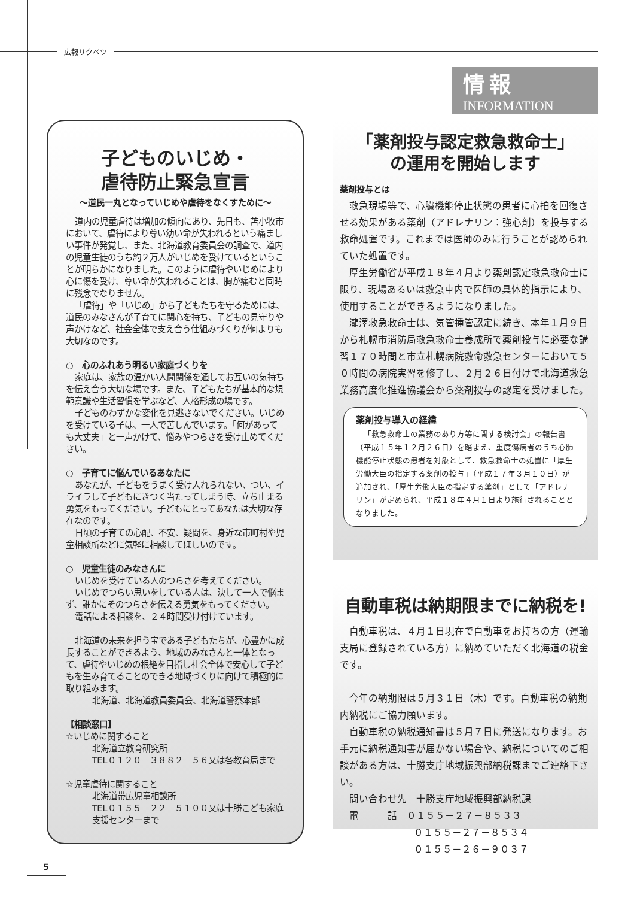広報リクベツ
情報
INFORMATION
子どものいじめ・
虐待防止緊急宣言
～道民一丸となっていじめや虐待をなくすために～
道内の児童虐待は増加の傾向にあり、先日も、苫小牧市において、虐待により尊い幼い命が失われるという痛ましい事件が発覚し、また、北海道教育委員会の調査で、道内の児童生徒のうち約２万人がいじめを受けているということが明らかになりました。このように虐待やいじめにより心に傷を受け、尊い命が失われることは、胸が痛むと同時に残念でなりません。
「虐待」や「いじめ」から子どもたちを守るためには、道民のみなさんが子育てに関心を持ち、子どもの見守りや声かけなど、社会全体で支え合う仕組みづくりが何よりも大切なのです。
○　心のふれあう明るい家庭づくりを
家庭は、家族の温かい人間関係を通してお互いの気持ちを伝え合う大切な場です。また、子どもたちが基本的な規範意識や生活習慣を学ぶなど、人格形成の場です。
子どものわずかな変化を見逃さないでください。いじめを受けている子は、一人で苦しんでいます。「何があっても大丈夫」と一声かけて、悩みやつらさを受け止めてください。
○　子育てに悩んでいるあなたに
あなたが、子どもをうまく受け入れられない、つい、イライラして子どもにきつく当たってしまう時、立ち止まる勇気をもってください。子どもにとってあなたは大切な存在なのです。
日頃の子育ての心配、不安、疑問を、身近な市町村や児童相談所などに気軽に相談してほしいのです。
○　児童生徒のみなさんに
いじめを受けている人のつらさを考えてください。
いじめでつらい思いをしている人は、決して一人で悩まず、誰かにそのつらさを伝える勇気をもってください。
電話による相談を、２４時間受け付けています。
北海道の未来を担う宝である子どもたちが、心豊かに成長することができるよう、地域のみなさんと一体となって、虐待やいじめの根絶を目指し社会全体で安心して子どもを生み育てることのできる地域づくりに向けて積極的に取り組みます。
北海道、北海道教員委員会、北海道警察本部
【相談窓口】
☆いじめに関すること
北海道立教育研究所
TEL０１２０－３８８２－５６又は各教育局まで
☆児童虐待に関すること
北海道帯広児童相談所
TEL０１５５－２２－５１００又は十勝こども家庭支援センターまで
「薬剤投与認定救急救命士」
の運用を開始します
薬剤投与とは
救急現場等で、心臓機能停止状態の患者に心拍を回復させる効果がある薬剤（アドレナリン：強心剤）を投与する救命処置です。これまでは医師のみに行うことが認められていた処置です。
厚生労働省が平成１８年４月より薬剤認定救急救命士に限り、現場あるいは救急車内で医師の具体的指示により、使用することができるようになりました。
瀧澤救急救命士は、気管挿管認定に続き、本年１月９日から札幌市消防局救急救命士養成所で薬剤投与に必要な講習１７０時間と市立札幌病院救命救急センターにおいて５０時間の病院実習を修了し、２月２６日付けで北海道救急業務高度化推進協議会から薬剤投与の認定を受けました。
薬剤投与導入の経緯
「救急救命士の業務のあり方等に関する検討会」の報告書（平成１５年１２月２６日）を踏まえ、重度傷病者のうち心肺機能停止状態の患者を対象として、救急救命士の処置に「厚生労働大臣の指定する薬剤の投与」（平成１７年３月１０日）が追加され、「厚生労働大臣の指定する薬剤」として「アドレナリン」が定められ、平成１８年４月１日より施行されることとなりました。
自動車税は納期限までに納税を!
自動車税は、４月１日現在で自動車をお持ちの方（運輸支局に登録されている方）に納めていただく北海道の税金です。
今年の納期限は５月３１日（木）です。自動車税の納期内納税にご協力願います。
自動車税の納税通知書は５月７日に発送になります。お手元に納税通知書が届かない場合や、納税についてのご相談がある方は、十勝支庁地域振興部納税課までご連絡下さい。
問い合わせ先　十勝支庁地域振興部納税課
電　　　話　０１５５－２７－８５３３
０１５５－２７－８５３４
０１５５－２６－９０３７
5